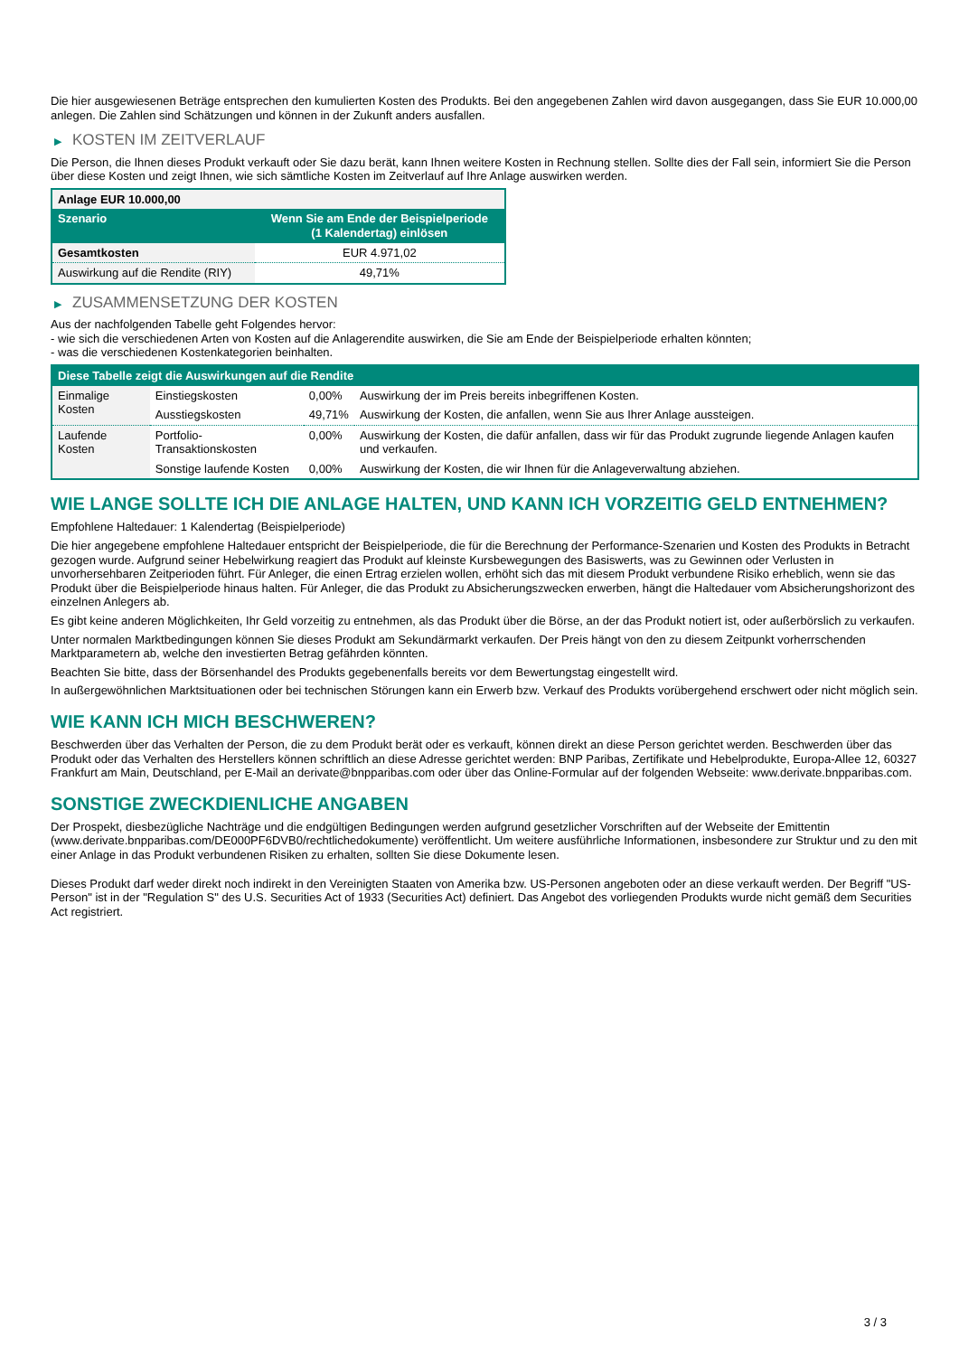Die hier ausgewiesenen Beträge entsprechen den kumulierten Kosten des Produkts. Bei den angegebenen Zahlen wird davon ausgegangen, dass Sie EUR 10.000,00 anlegen. Die Zahlen sind Schätzungen und können in der Zukunft anders ausfallen.
▶ KOSTEN IM ZEITVERLAUF
Die Person, die Ihnen dieses Produkt verkauft oder Sie dazu berät, kann Ihnen weitere Kosten in Rechnung stellen. Sollte dies der Fall sein, informiert Sie die Person über diese Kosten und zeigt Ihnen, wie sich sämtliche Kosten im Zeitverlauf auf Ihre Anlage auswirken werden.
| Anlage EUR 10.000,00 | |
| --- | --- |
| Szenario | Wenn Sie am Ende der Beispielperiode (1 Kalendertag) einlösen |
| Gesamtkosten | EUR 4.971,02 |
| Auswirkung auf die Rendite (RIY) | 49,71% |
▶ ZUSAMMENSETZUNG DER KOSTEN
Aus der nachfolgenden Tabelle geht Folgendes hervor:
- wie sich die verschiedenen Arten von Kosten auf die Anlagerendite auswirken, die Sie am Ende der Beispielperiode erhalten könnten;
- was die verschiedenen Kostenkategorien beinhalten.
| Diese Tabelle zeigt die Auswirkungen auf die Rendite | | | |
| --- | --- | --- | --- |
| Einmalige Kosten | Einstiegskosten | 0,00% | Auswirkung der im Preis bereits inbegriffenen Kosten. |
| | Ausstiegskosten | 49,71% | Auswirkung der Kosten, die anfallen, wenn Sie aus Ihrer Anlage aussteigen. |
| Laufende Kosten | Portfolio-Transaktionskosten | 0,00% | Auswirkung der Kosten, die dafür anfallen, dass wir für das Produkt zugrunde liegende Anlagen kaufen und verkaufen. |
| | Sonstige laufende Kosten | 0,00% | Auswirkung der Kosten, die wir Ihnen für die Anlageverwaltung abziehen. |
WIE LANGE SOLLTE ICH DIE ANLAGE HALTEN, UND KANN ICH VORZEITIG GELD ENTNEHMEN?
Empfohlene Haltedauer: 1 Kalendertag (Beispielperiode)
Die hier angegebene empfohlene Haltedauer entspricht der Beispielperiode, die für die Berechnung der Performance-Szenarien und Kosten des Produkts in Betracht gezogen wurde. Aufgrund seiner Hebelwirkung reagiert das Produkt auf kleinste Kursbewegungen des Basiswerts, was zu Gewinnen oder Verlusten in unvorhersehbaren Zeitperioden führt. Für Anleger, die einen Ertrag erzielen wollen, erhöht sich das mit diesem Produkt verbundene Risiko erheblich, wenn sie das Produkt über die Beispielperiode hinaus halten. Für Anleger, die das Produkt zu Absicherungszwecken erwerben, hängt die Haltedauer vom Absicherungshorizont des einzelnen Anlegers ab.
Es gibt keine anderen Möglichkeiten, Ihr Geld vorzeitig zu entnehmen, als das Produkt über die Börse, an der das Produkt notiert ist, oder außerbörslich zu verkaufen.
Unter normalen Marktbedingungen können Sie dieses Produkt am Sekundärmarkt verkaufen. Der Preis hängt von den zu diesem Zeitpunkt vorherrschenden Marktparametern ab, welche den investierten Betrag gefährden könnten.
Beachten Sie bitte, dass der Börsenhandel des Produkts gegebenenfalls bereits vor dem Bewertungstag eingestellt wird.
In außergewöhnlichen Marktsituationen oder bei technischen Störungen kann ein Erwerb bzw. Verkauf des Produkts vorübergehend erschwert oder nicht möglich sein.
WIE KANN ICH MICH BESCHWEREN?
Beschwerden über das Verhalten der Person, die zu dem Produkt berät oder es verkauft, können direkt an diese Person gerichtet werden. Beschwerden über das Produkt oder das Verhalten des Herstellers können schriftlich an diese Adresse gerichtet werden: BNP Paribas, Zertifikate und Hebelprodukte, Europa-Allee 12, 60327 Frankfurt am Main, Deutschland, per E-Mail an derivate@bnpparibas.com oder über das Online-Formular auf der folgenden Webseite: www.derivate.bnpparibas.com.
SONSTIGE ZWECKDIENLICHE ANGABEN
Der Prospekt, diesbezügliche Nachträge und die endgültigen Bedingungen werden aufgrund gesetzlicher Vorschriften auf der Webseite der Emittentin (www.derivate.bnpparibas.com/DE000PF6DVB0/rechtlichedokumente) veröffentlicht. Um weitere ausführliche Informationen, insbesondere zur Struktur und zu den mit einer Anlage in das Produkt verbundenen Risiken zu erhalten, sollten Sie diese Dokumente lesen.
Dieses Produkt darf weder direkt noch indirekt in den Vereinigten Staaten von Amerika bzw. US-Personen angeboten oder an diese verkauft werden. Der Begriff "US-Person" ist in der "Regulation S" des U.S. Securities Act of 1933 (Securities Act) definiert. Das Angebot des vorliegenden Produkts wurde nicht gemäß dem Securities Act registriert.
3 / 3